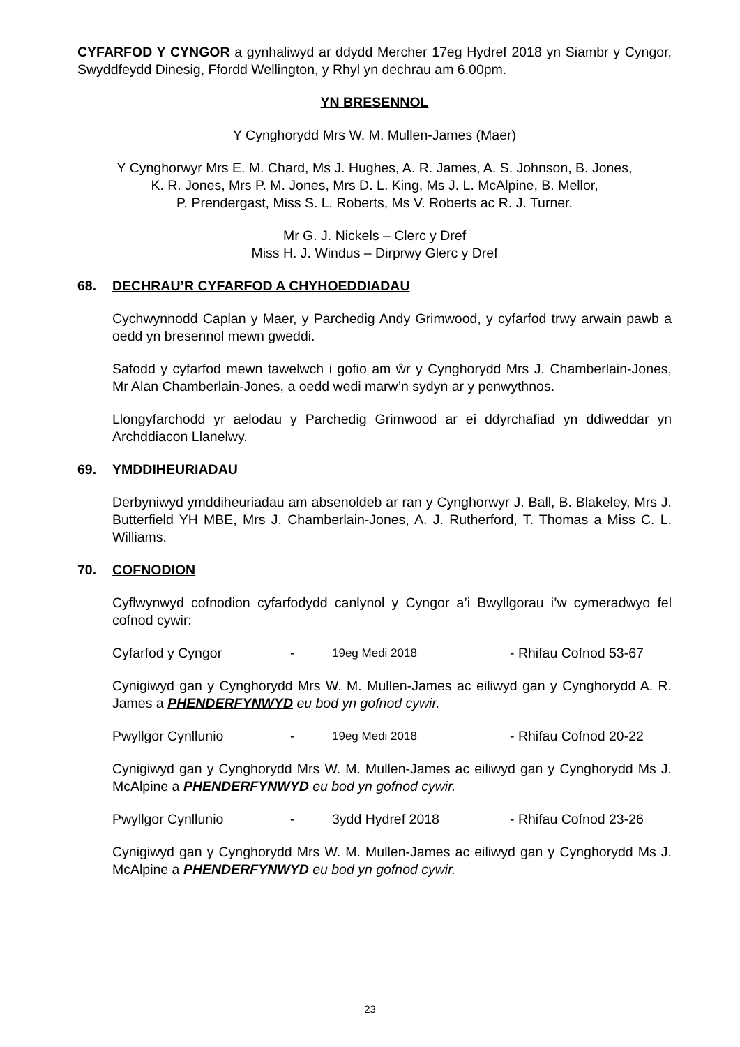CYFARFOD Y CYNGOR a gynhaliwyd ar ddydd Mercher 17eg Hydref 2018 yn Siambr y Cyngor, Swyddfeydd Dinesig, Ffordd Wellington, y Rhyl yn dechrau am 6.00pm.
YN BRESENNOL
Y Cynghorydd Mrs W. M. Mullen-James (Maer)
Y Cynghorwyr Mrs E. M. Chard, Ms J. Hughes, A. R. James, A. S. Johnson, B. Jones,
K. R. Jones, Mrs P. M. Jones, Mrs D. L. King, Ms J. L. McAlpine, B. Mellor,
P. Prendergast, Miss S. L. Roberts, Ms V. Roberts ac R. J. Turner.
Mr G. J. Nickels – Clerc y Dref
Miss H. J. Windus – Dirprwy Glerc y Dref
68. DECHRAU’R CYFARFOD A CHYHOEDDIADAU
Cychwynnodd Caplan y Maer, y Parchedig Andy Grimwood, y cyfarfod trwy arwain pawb a oedd yn bresennol mewn gweddi.
Safodd y cyfarfod mewn tawelwch i gofio am ŵr y Cynghorydd Mrs J. Chamberlain-Jones, Mr Alan Chamberlain-Jones, a oedd wedi marw’n sydyn ar y penwythnos.
Llongyfarchodd yr aelodau y Parchedig Grimwood ar ei ddyrchafiad yn ddiweddar yn Archddiacon Llanelwy.
69. YMDDIHEURIADAU
Derbyniwyd ymddiheuriadau am absenoldeb ar ran y Cynghorwyr J. Ball, B. Blakeley, Mrs J. Butterfield YH MBE, Mrs J. Chamberlain-Jones, A. J. Rutherford, T. Thomas a Miss C. L. Williams.
70. COFNODION
Cyflwynwyd cofnodion cyfarfodydd canlynol y Cyngor a’i Bwyllgorau i’w cymeradwyo fel cofnod cywir:
Cyfarfod y Cyngor - 19eg Medi 2018 - Rhifau Cofnod 53-67
Cynigiwyd gan y Cynghorydd Mrs W. M. Mullen-James ac eiliwyd gan y Cynghorydd A. R. James a PHENDERFYNWYD eu bod yn gofnod cywir.
Pwyllgor Cynllunio - 19eg Medi 2018 - Rhifau Cofnod 20-22
Cynigiwyd gan y Cynghorydd Mrs W. M. Mullen-James ac eiliwyd gan y Cynghorydd Ms J. McAlpine a PHENDERFYNWYD eu bod yn gofnod cywir.
Pwyllgor Cynllunio - 3ydd Hydref 2018 - Rhifau Cofnod 23-26
Cynigiwyd gan y Cynghorydd Mrs W. M. Mullen-James ac eiliwyd gan y Cynghorydd Ms J. McAlpine a PHENDERFYNWYD eu bod yn gofnod cywir.
23